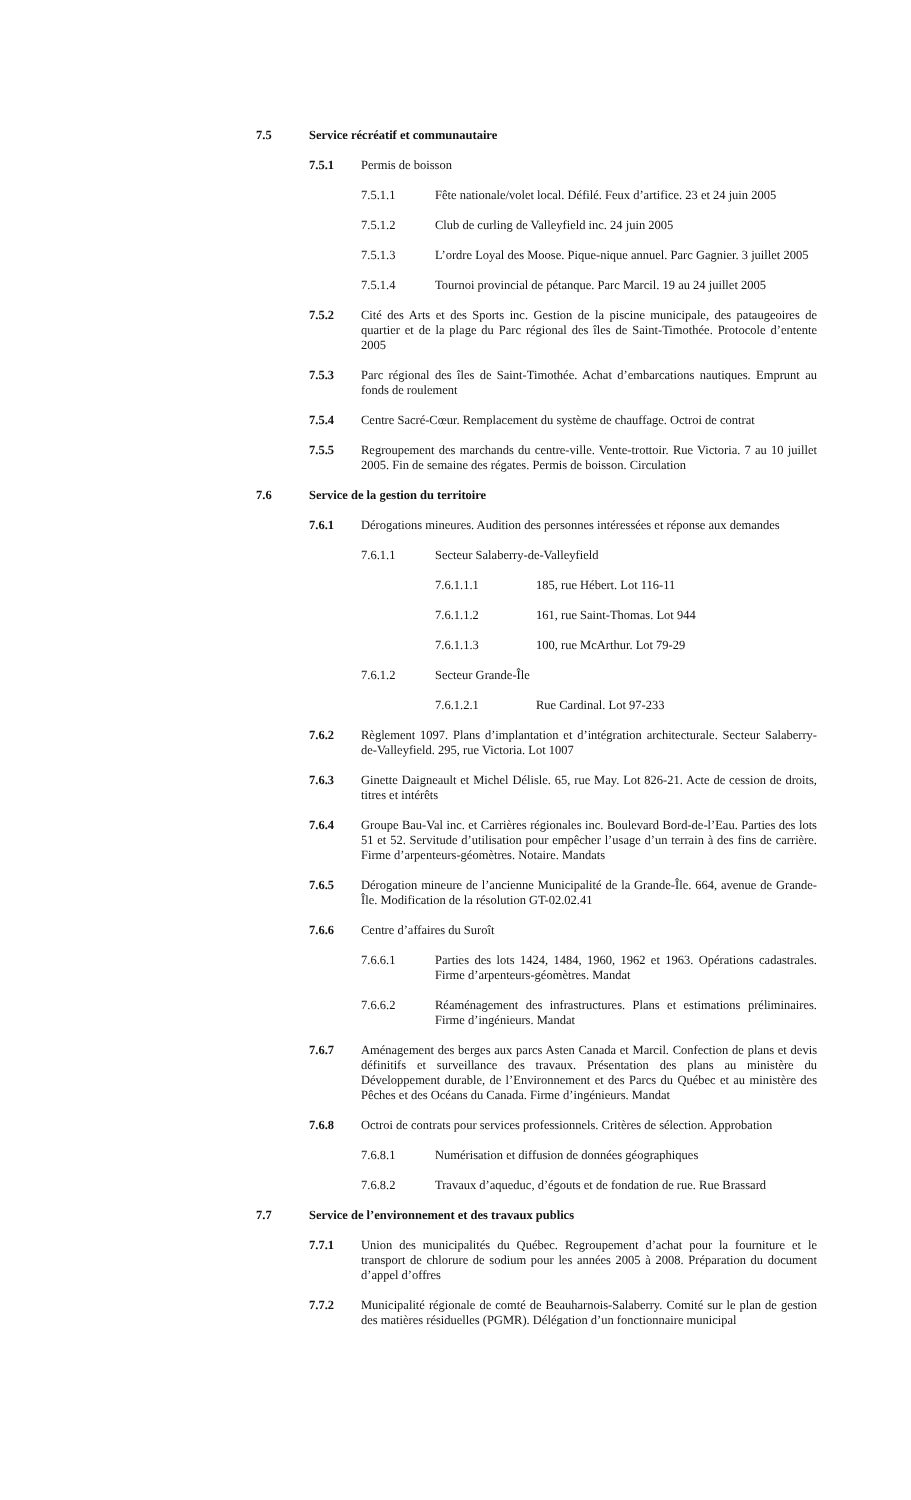7.5 Service récréatif et communautaire
7.5.1 Permis de boisson
7.5.1.1 Fête nationale/volet local. Défilé. Feux d’artifice. 23 et 24 juin 2005
7.5.1.2 Club de curling de Valleyfield inc. 24 juin 2005
7.5.1.3 L’ordre Loyal des Moose. Pique-nique annuel. Parc Gagnier. 3 juillet 2005
7.5.1.4 Tournoi provincial de pétanque. Parc Marcil. 19 au 24 juillet 2005
7.5.2 Cité des Arts et des Sports inc. Gestion de la piscine municipale, des pataugeoires de quartier et de la plage du Parc régional des îles de Saint-Timothée. Protocole d’entente 2005
7.5.3 Parc régional des îles de Saint-Timothée. Achat d’embarcations nautiques. Emprunt au fonds de roulement
7.5.4 Centre Sacré-Cœur. Remplacement du système de chauffage. Octroi de contrat
7.5.5 Regroupement des marchands du centre-ville. Vente-trottoir. Rue Victoria. 7 au 10 juillet 2005. Fin de semaine des régates. Permis de boisson. Circulation
7.6 Service de la gestion du territoire
7.6.1 Dérogations mineures. Audition des personnes intéressées et réponse aux demandes
7.6.1.1 Secteur Salaberry-de-Valleyfield
7.6.1.1.1 185, rue Hébert. Lot 116-11
7.6.1.1.2 161, rue Saint-Thomas. Lot 944
7.6.1.1.3 100, rue McArthur. Lot 79-29
7.6.1.2 Secteur Grande-Île
7.6.1.2.1 Rue Cardinal. Lot 97-233
7.6.2 Règlement 1097. Plans d’implantation et d’intégration architecturale. Secteur Salaberry-de-Valleyfield. 295, rue Victoria. Lot 1007
7.6.3 Ginette Daigneault et Michel Délisle. 65, rue May. Lot 826-21. Acte de cession de droits, titres et intérêts
7.6.4 Groupe Bau-Val inc. et Carrières régionales inc. Boulevard Bord-de-l’Eau. Parties des lots 51 et 52. Servitude d’utilisation pour empêcher l’usage d’un terrain à des fins de carrière. Firme d’arpenteurs-géomètres. Notaire. Mandats
7.6.5 Dérogation mineure de l’ancienne Municipalité de la Grande-Île. 664, avenue de Grande-Île. Modification de la résolution GT-02.02.41
7.6.6 Centre d’affaires du Suroît
7.6.6.1 Parties des lots 1424, 1484, 1960, 1962 et 1963. Opérations cadastrales. Firme d’arpenteurs-géomètres. Mandat
7.6.6.2 Réaménagement des infrastructures. Plans et estimations préliminaires. Firme d’ingénieurs. Mandat
7.6.7 Aménagement des berges aux parcs Asten Canada et Marcil. Confection de plans et devis définitifs et surveillance des travaux. Présentation des plans au ministère du Développement durable, de l’Environnement et des Parcs du Québec et au ministère des Pêches et des Océans du Canada. Firme d’ingénieurs. Mandat
7.6.8 Octroi de contrats pour services professionnels. Critères de sélection. Approbation
7.6.8.1 Numérisation et diffusion de données géographiques
7.6.8.2 Travaux d’aqueduc, d’égouts et de fondation de rue. Rue Brassard
7.7 Service de l’environnement et des travaux publics
7.7.1 Union des municipalités du Québec. Regroupement d’achat pour la fourniture et le transport de chlorure de sodium pour les années 2005 à 2008. Préparation du document d’appel d’offres
7.7.2 Municipalité régionale de comté de Beauharnois-Salaberry. Comité sur le plan de gestion des matières résiduelles (PGMR). Délégation d’un fonctionnaire municipal